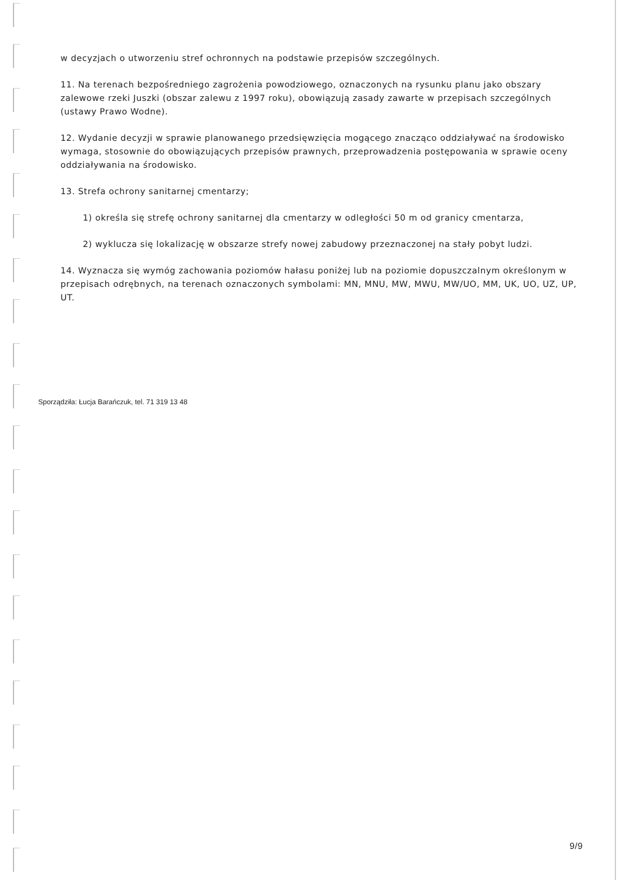w decyzjach o utworzeniu stref ochronnych na podstawie przepisów szczególnych.
11. Na terenach bezpośredniego zagrożenia powodziowego, oznaczonych na rysunku planu jako obszary zalewowe rzeki Juszki (obszar zalewu z 1997 roku), obowiązują zasady zawarte w przepisach szczególnych (ustawy Prawo Wodne).
12. Wydanie decyzji w sprawie planowanego przedsięwzięcia mogącego znacząco oddziaływać na środowisko wymaga, stosownie do obowiązujących przepisów prawnych, przeprowadzenia postępowania w sprawie oceny oddziaływania na środowisko.
13. Strefa ochrony sanitarnej cmentarzy;
1) określa się strefę ochrony sanitarnej dla cmentarzy w odległości 50 m od granicy cmentarza,
2) wyklucza się lokalizację w obszarze strefy nowej zabudowy przeznaczonej na stały pobyt ludzi.
14. Wyznacza się wymóg zachowania poziomów hałasu poniżej lub na poziomie dopuszczalnym określonym w przepisach odrębnych, na terenach oznaczonych symbolami: MN, MNU, MW, MWU, MW/UO, MM, UK, UO, UZ, UP, UT.
Sporządziła: Łucja Barańczuk, tel. 71 319 13 48
9/9